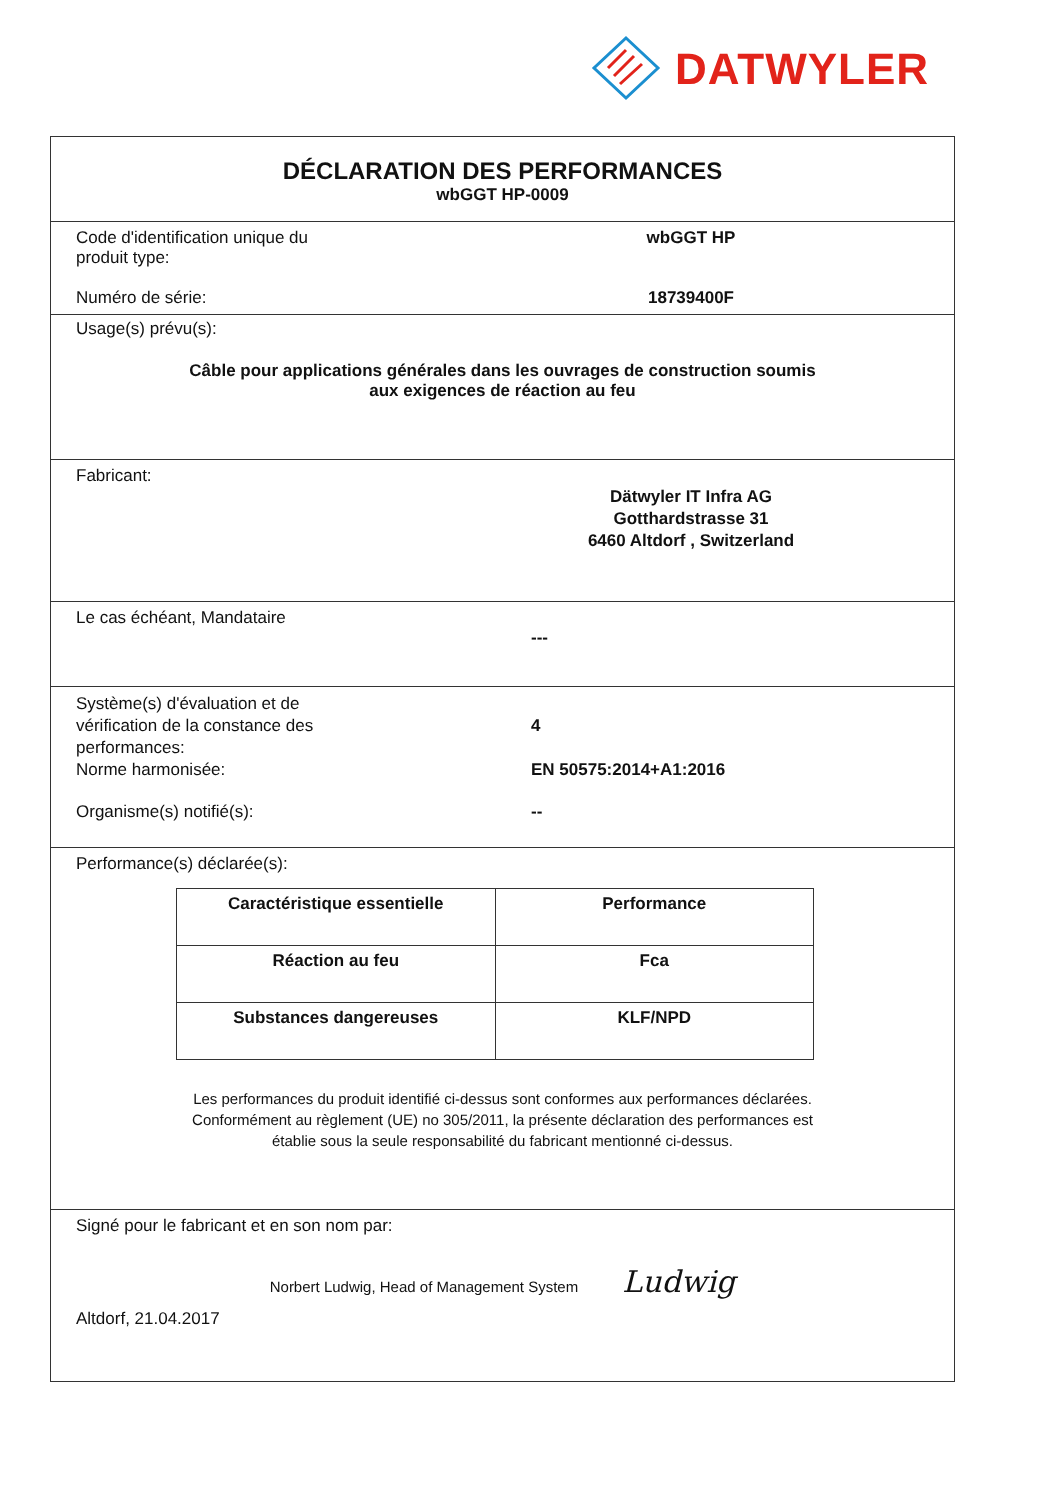DATWYLER
DÉCLARATION DES PERFORMANCES
wbGGT HP-0009
Code d'identification unique du
produit type:
wbGGT HP
Numéro de série: 18739400F
Usage(s) prévu(s):
Câble pour applications générales dans les ouvrages de construction soumis
aux exigences de réaction au feu
Fabricant:
Dätwyler IT Infra AG
Gotthardstrasse 31
6460 Altdorf , Switzerland
Le cas échéant, Mandataire
---
Système(s) d'évaluation et de
vérification de la constance des
performances:
4
Norme harmonisée: EN 50575:2014+A1:2016
Organisme(s) notifié(s): --
Performance(s) déclarée(s):
| Caractéristique essentielle | Performance |
| --- | --- |
| Réaction au feu | Fca |
| Substances dangereuses | KLF/NPD |
Les performances du produit identifié ci-dessus sont conformes aux performances déclarées.
Conformément au règlement (UE) no 305/2011, la présente déclaration des performances est
établie sous la seule responsabilité du fabricant mentionné ci-dessus.
Signé pour le fabricant et en son nom par:
Norbert Ludwig, Head of Management System Ludwig
Altdorf, 21.04.2017